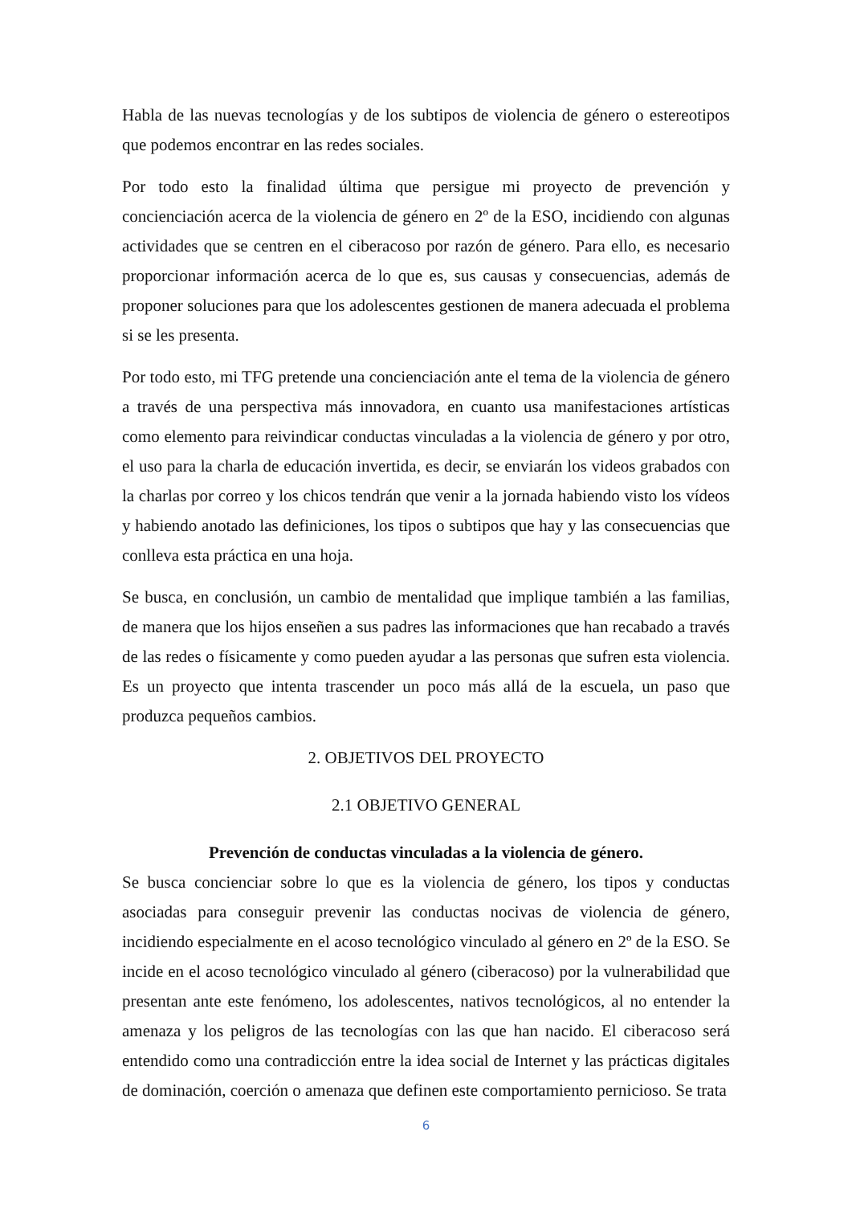Habla de las nuevas tecnologías y de los subtipos de violencia de género o estereotipos que podemos encontrar en las redes sociales.
Por todo esto la finalidad última que persigue mi proyecto de prevención y concienciación acerca de la violencia de género en 2º de la ESO, incidiendo con algunas actividades que se centren en el ciberacoso por razón de género. Para ello, es necesario proporcionar información acerca de lo que es, sus causas y consecuencias, además de proponer soluciones para que los adolescentes gestionen de manera adecuada el problema si se les presenta.
Por todo esto, mi TFG pretende una concienciación ante el tema de la violencia de género a través de una perspectiva más innovadora, en cuanto usa manifestaciones artísticas como elemento para reivindicar conductas vinculadas a la violencia de género y por otro, el uso para la charla de educación invertida, es decir, se enviarán los videos grabados con la charlas por correo y los chicos tendrán que venir a la jornada habiendo visto los vídeos y habiendo anotado las definiciones, los tipos o subtipos que hay y las consecuencias que conlleva esta práctica en una hoja.
Se busca, en conclusión, un cambio de mentalidad que implique también a las familias, de manera que los hijos enseñen a sus padres las informaciones que han recabado a través de las redes o físicamente y como pueden ayudar a las personas que sufren esta violencia. Es un proyecto que intenta trascender un poco más allá de la escuela, un paso que produzca pequeños cambios.
2. OBJETIVOS DEL PROYECTO
2.1 OBJETIVO GENERAL
Prevención de conductas vinculadas a la violencia de género.
Se busca concienciar sobre lo que es la violencia de género, los tipos y conductas asociadas para conseguir prevenir las conductas nocivas de violencia de género, incidiendo especialmente en el acoso tecnológico vinculado al género en 2º de la ESO. Se incide en el acoso tecnológico vinculado al género (ciberacoso) por la vulnerabilidad que presentan ante este fenómeno, los adolescentes, nativos tecnológicos, al no entender la amenaza y los peligros de las tecnologías con las que han nacido. El ciberacoso será entendido como una contradicción entre la idea social de Internet y las prácticas digitales de dominación, coerción o amenaza que definen este comportamiento pernicioso. Se trata
6